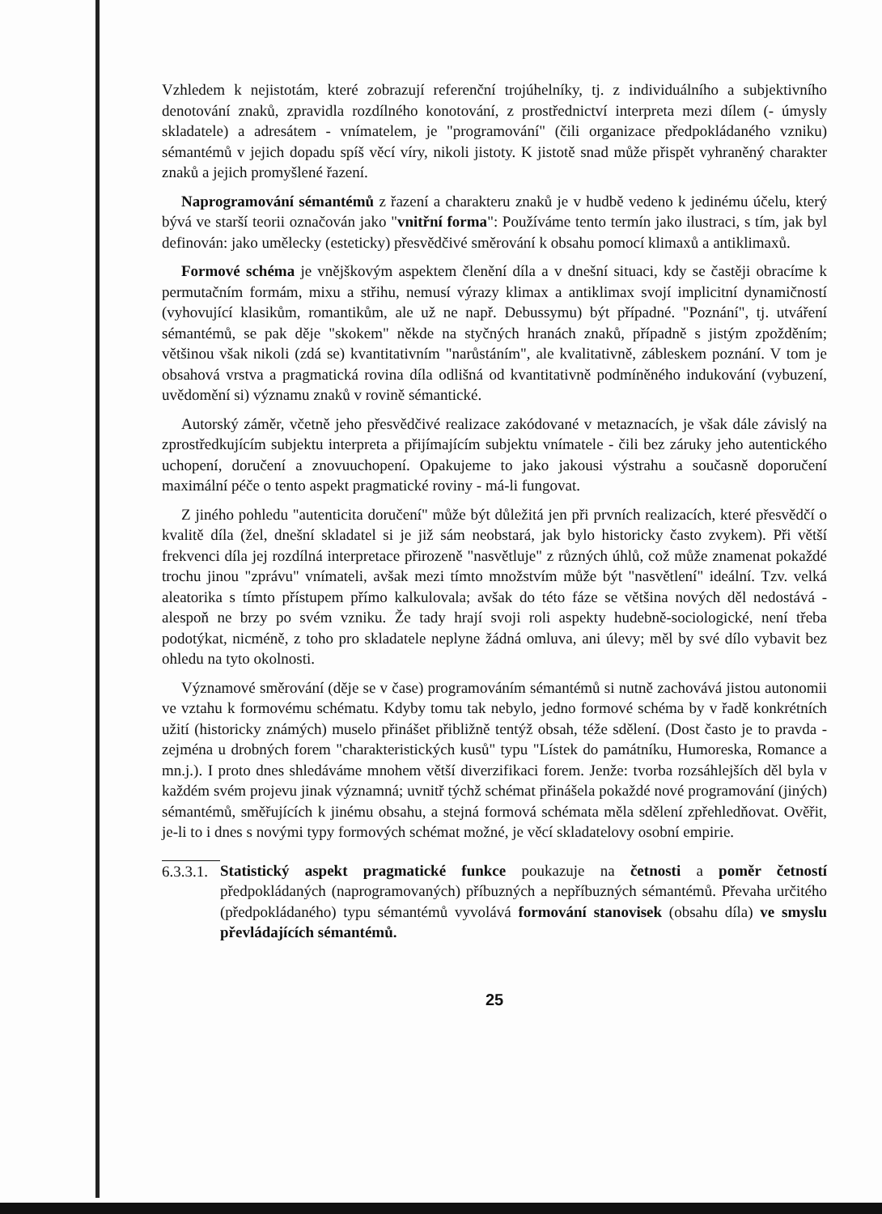Vzhledem k nejistotám, které zobrazují referenční trojúhelníky, tj. z individuálního a subjektivního denotování znaků, zpravidla rozdílného konotování, z prostřednictví interpreta mezi dílem (- úmysly skladatele) a adresátem - vnímatelem, je "programování" (čili organizace předpokládaného vzniku) sémantémů v jejich dopadu spíš věcí víry, nikoli jistoty. K jistotě snad může přispět vyhraněný charakter znaků a jejich promyšlené řazení.
Naprogramování sémantémů z řazení a charakteru znaků je v hudbě vedeno k jedinému účelu, který bývá ve starší teorii označován jako "vnitřní forma": Používáme tento termín jako ilustraci, s tím, jak byl definován: jako umělecky (esteticky) přesvědčivé směrování k obsahu pomocí klimaxů a antiklimaxů.
Formové schéma je vnějškovým aspektem členění díla a v dnešní situaci, kdy se častěji obracíme k permutačním formám, mixu a střihu, nemusí výrazy klimax a antiklimax svojí implicitní dynamičností (vyhovující klasikům, romantikům, ale už ne např. Debussymu) být případné. "Poznání", tj. utváření sémantémů, se pak děje "skokem" někde na styčných hranách znaků, případně s jistým zpožděním; většinou však nikoli (zdá se) kvantitativním "narůstáním", ale kvalitativně, zábleskem poznání. V tom je obsahová vrstva a pragmatická rovina díla odlišná od kvantitativně podmíněného indukování (vybuzení, uvědomění si) významu znaků v rovině sémantické.
Autorský záměr, včetně jeho přesvědčivé realizace zakódované v metaznacích, je však dále závislý na zprostředkujícím subjektu interpreta a přijímajícím subjektu vnímatele - čili bez záruky jeho autentického uchopení, doručení a znovuuchopení. Opakujeme to jako jakousi výstrahu a současně doporučení maximální péče o tento aspekt pragmatické roviny - má-li fungovat.
Z jiného pohledu "autenticita doručení" může být důležitá jen při prvních realizacích, které přesvědčí o kvalitě díla (žel, dnešní skladatel si je již sám neobstará, jak bylo historicky často zvykem). Při větší frekvenci díla jej rozdílná interpretace přirozeně "nasvětluje" z různých úhlů, což může znamenat pokaždé trochu jinou "zprávu" vnímateli, avšak mezi tímto množstvím může být "nasvětlení" ideální. Tzv. velká aleatorika s tímto přístupem přímo kalkulovala; avšak do této fáze se většina nových děl nedostává - alespoň ne brzy po svém vzniku. Že tady hrají svoji roli aspekty hudebně-sociologické, není třeba podotýkat, nicméně, z toho pro skladatele neplyne žádná omluva, ani úlevy; měl by své dílo vybavit bez ohledu na tyto okolnosti.
Významové směrování (děje se v čase) programováním sémantémů si nutně zachovává jistou autonomii ve vztahu k formovému schématu. Kdyby tomu tak nebylo, jedno formové schéma by v řadě konkrétních užití (historicky známých) muselo přinášet přibližně tentýž obsah, téže sdělení. (Dost často je to pravda - zejména u drobných forem "charakteristických kusů" typu "Lístek do památníku, Humoreska, Romance a mn.j.). I proto dnes shledáváme mnohem větší diverzifikaci forem. Jenže: tvorba rozsáhlejších děl byla v každém svém projevu jinak významná; uvnitř týchž schémat přinášela pokaždé nové programování (jiných) sémantémů, směřujících k jinému obsahu, a stejná formová schémata měla sdělení zpřehledňovat. Ověřit, je-li to i dnes s novými typy formových schémat možné, je věcí skladatelovy osobní empirie.
6.3.3.1.
Statistický aspekt pragmatické funkce poukazuje na četnosti a poměr četností předpokládaných (naprogramovaných) příbuzných a nepříbuzných sémantémů. Převaha určitého (předpokládaného) typu sémantémů vyvolává formování stanovisek (obsahu díla) ve smyslu převládajících sémantémů.
25